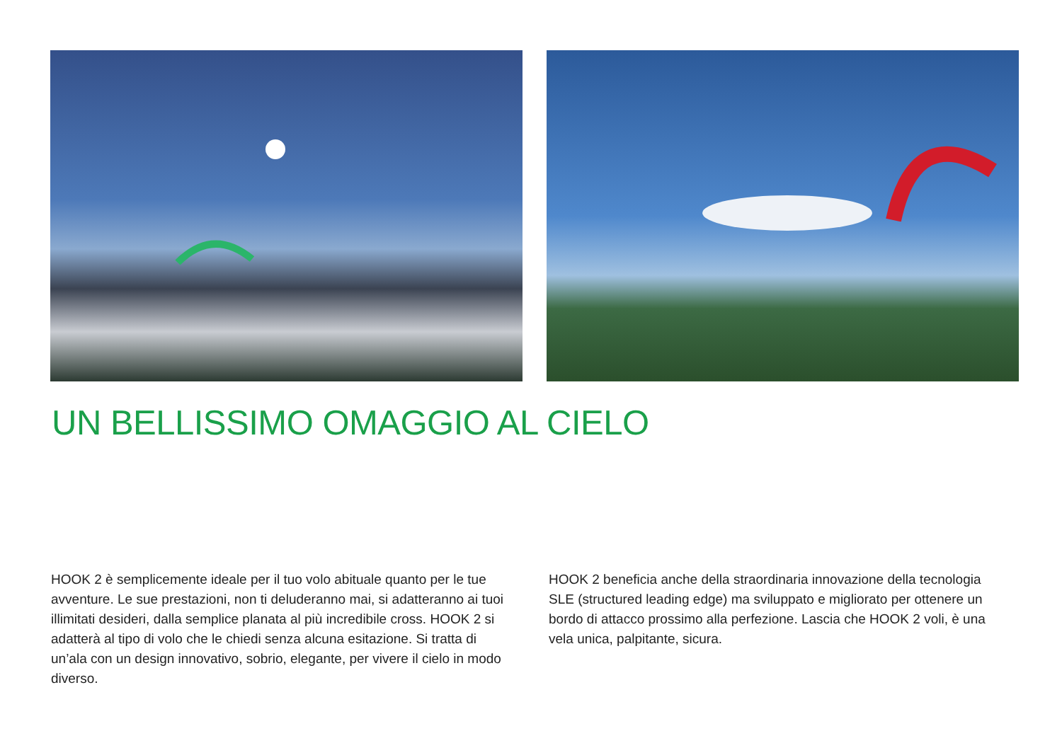UN BELLISSIMO OMAGGIO AL CIELO
HOOK 2 è semplicemente ideale per il tuo volo abituale quanto per le tue avventure. Le sue prestazioni, non ti deluderanno mai, si adatteranno ai tuoi illimitati desideri, dalla semplice planata al più incredibile cross. HOOK 2 si adatterà al tipo di volo che le chiedi senza alcuna esitazione. Si tratta di un’ala con un design innovativo, sobrio, elegante, per vivere il cielo in modo diverso.
HOOK 2 beneficia anche della straordinaria innovazione della tecnologia SLE (structured leading edge) ma sviluppato e migliorato per ottenere un bordo di attacco prossimo alla perfezione. Lascia che HOOK 2 voli, è una vela unica, palpitante, sicura.